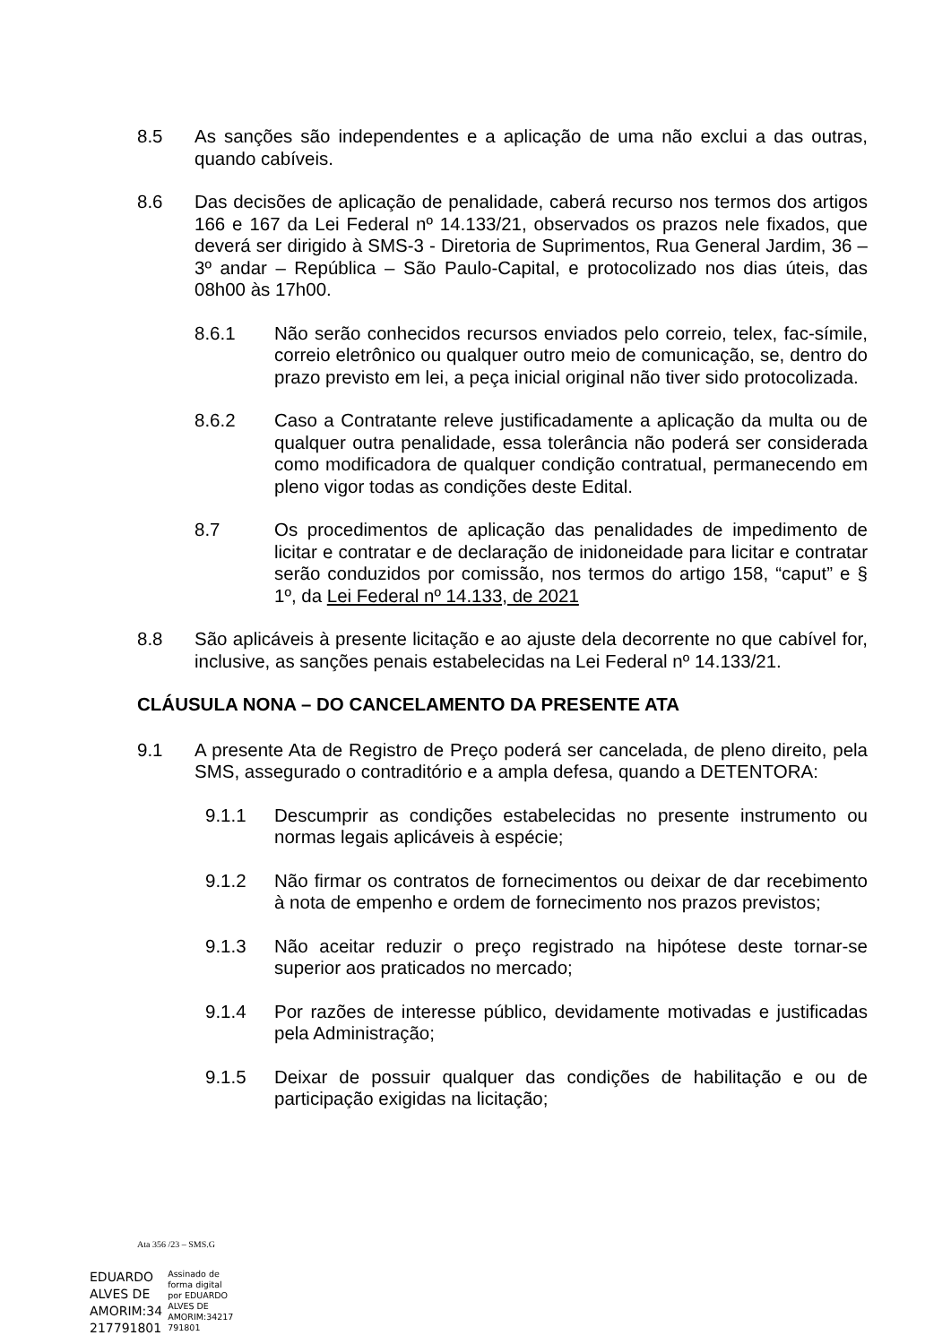8.5 As sanções são independentes e a aplicação de uma não exclui a das outras, quando cabíveis.
8.6 Das decisões de aplicação de penalidade, caberá recurso nos termos dos artigos 166 e 167 da Lei Federal nº 14.133/21, observados os prazos nele fixados, que deverá ser dirigido à SMS-3 - Diretoria de Suprimentos, Rua General Jardim, 36 – 3º andar – República – São Paulo-Capital, e protocolizado nos dias úteis, das 08h00 às 17h00.
8.6.1 Não serão conhecidos recursos enviados pelo correio, telex, fac-símile, correio eletrônico ou qualquer outro meio de comunicação, se, dentro do prazo previsto em lei, a peça inicial original não tiver sido protocolizada.
8.6.2 Caso a Contratante releve justificadamente a aplicação da multa ou de qualquer outra penalidade, essa tolerância não poderá ser considerada como modificadora de qualquer condição contratual, permanecendo em pleno vigor todas as condições deste Edital.
8.7 Os procedimentos de aplicação das penalidades de impedimento de licitar e contratar e de declaração de inidoneidade para licitar e contratar serão conduzidos por comissão, nos termos do artigo 158, “caput” e § 1º, da Lei Federal nº 14.133, de 2021
8.8 São aplicáveis à presente licitação e ao ajuste dela decorrente no que cabível for, inclusive, as sanções penais estabelecidas na Lei Federal nº 14.133/21.
CLÁUSULA NONA – DO CANCELAMENTO DA PRESENTE ATA
9.1 A presente Ata de Registro de Preço poderá ser cancelada, de pleno direito, pela SMS, assegurado o contraditório e a ampla defesa, quando a DETENTORA:
9.1.1 Descumprir as condições estabelecidas no presente instrumento ou normas legais aplicáveis à espécie;
9.1.2 Não firmar os contratos de fornecimentos ou deixar de dar recebimento à nota de empenho e ordem de fornecimento nos prazos previstos;
9.1.3 Não aceitar reduzir o preço registrado na hipótese deste tornar-se superior aos praticados no mercado;
9.1.4 Por razões de interesse público, devidamente motivadas e justificadas pela Administração;
9.1.5 Deixar de possuir qualquer das condições de habilitação e ou de participação exigidas na licitação;
Ata 356 /23 – SMS.G
EDUARDO
ALVES DE
AMORIM:34
217791801
Assinado de
forma digital
por EDUARDO
ALVES DE
AMORIM:34217
791801